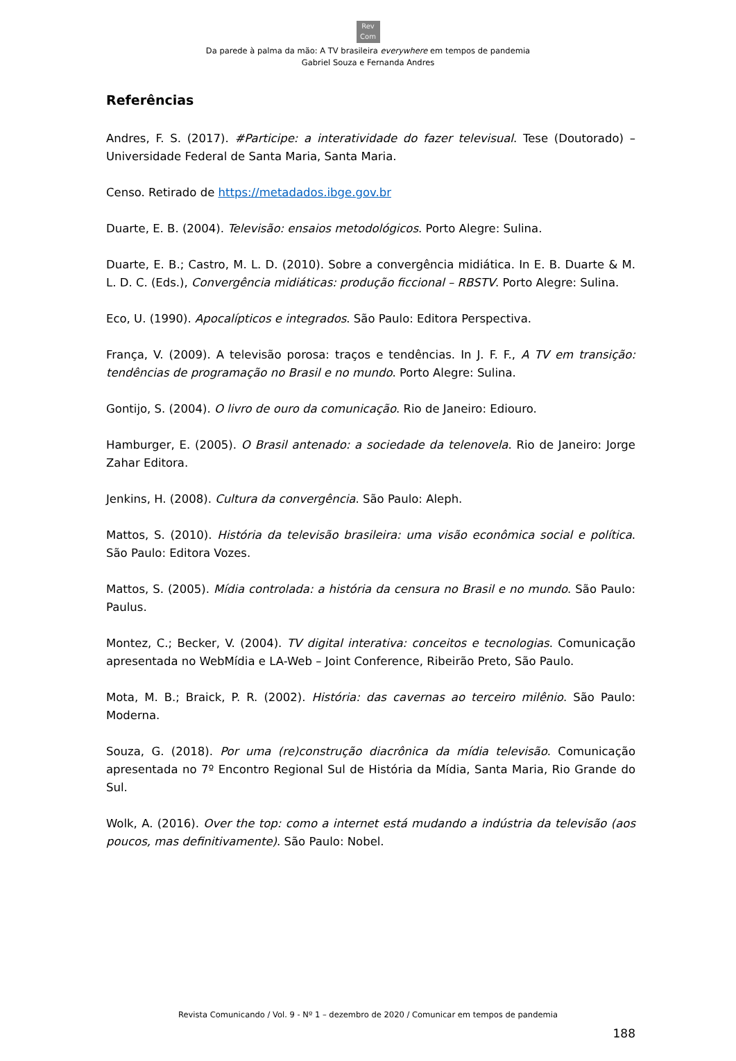Rev
Com
Da parede à palma da mão: A TV brasileira everywhere em tempos de pandemia
Gabriel Souza e Fernanda Andres
Referências
Andres, F. S. (2017). #Participe: a interatividade do fazer televisual. Tese (Doutorado) – Universidade Federal de Santa Maria, Santa Maria.
Censo. Retirado de https://metadados.ibge.gov.br
Duarte, E. B. (2004). Televisão: ensaios metodológicos. Porto Alegre: Sulina.
Duarte, E. B.; Castro, M. L. D. (2010). Sobre a convergência midiática. In E. B. Duarte & M. L. D. C. (Eds.), Convergência midiáticas: produção ficcional – RBSTV. Porto Alegre: Sulina.
Eco, U. (1990). Apocalípticos e integrados. São Paulo: Editora Perspectiva.
França, V. (2009). A televisão porosa: traços e tendências. In J. F. F., A TV em transição: tendências de programação no Brasil e no mundo. Porto Alegre: Sulina.
Gontijo, S. (2004). O livro de ouro da comunicação. Rio de Janeiro: Ediouro.
Hamburger, E. (2005). O Brasil antenado: a sociedade da telenovela. Rio de Janeiro: Jorge Zahar Editora.
Jenkins, H. (2008). Cultura da convergência. São Paulo: Aleph.
Mattos, S. (2010). História da televisão brasileira: uma visão econômica social e política. São Paulo: Editora Vozes.
Mattos, S. (2005). Mídia controlada: a história da censura no Brasil e no mundo. São Paulo: Paulus.
Montez, C.; Becker, V. (2004). TV digital interativa: conceitos e tecnologias. Comunicação apresentada no WebMídia e LA-Web – Joint Conference, Ribeirão Preto, São Paulo.
Mota, M. B.; Braick, P. R. (2002). História: das cavernas ao terceiro milênio. São Paulo: Moderna.
Souza, G. (2018). Por uma (re)construção diacrônica da mídia televisão. Comunicação apresentada no 7º Encontro Regional Sul de História da Mídia, Santa Maria, Rio Grande do Sul.
Wolk, A. (2016). Over the top: como a internet está mudando a indústria da televisão (aos poucos, mas definitivamente). São Paulo: Nobel.
Revista Comunicando / Vol. 9 - Nº 1 – dezembro de 2020 / Comunicar em tempos de pandemia
188